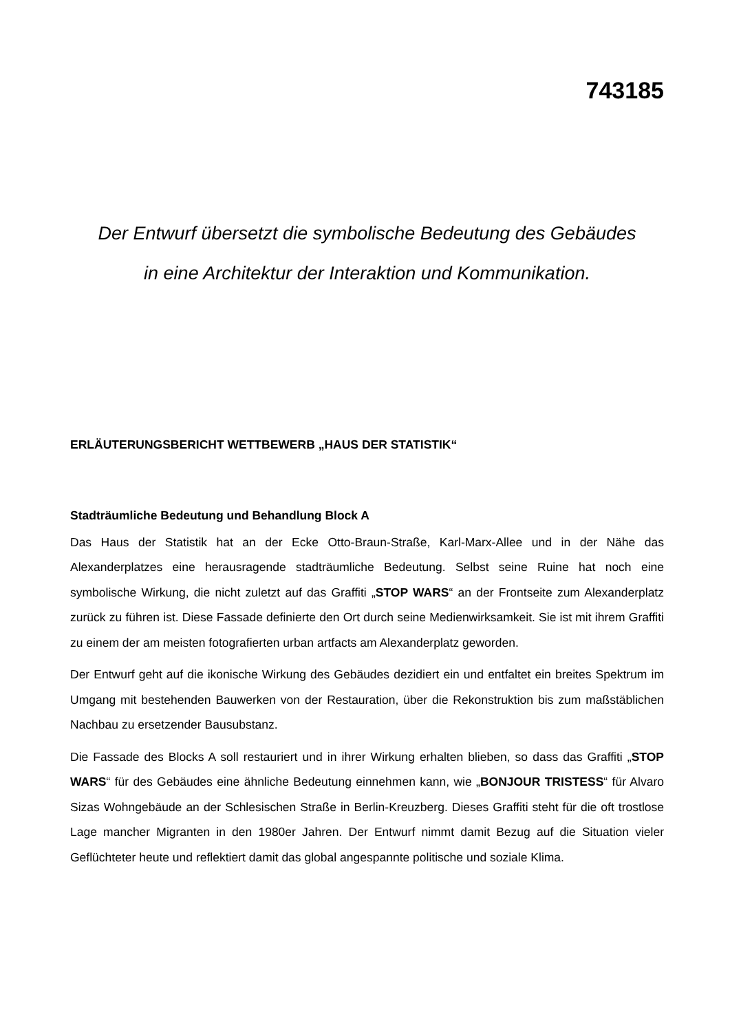743185
Der Entwurf übersetzt die symbolische Bedeutung des Gebäudes
in eine Architektur der Interaktion und Kommunikation.
ERLÄUTERUNGSBERICHT WETTBEWERB „HAUS DER STATISTIK“
Stadträumliche Bedeutung und Behandlung Block A
Das Haus der Statistik hat an der Ecke Otto-Braun-Straße, Karl-Marx-Allee und in der Nähe das Alexanderplatzes eine herausragende stadträumliche Bedeutung. Selbst seine Ruine hat noch eine symbolische Wirkung, die nicht zuletzt auf das Graffiti „STOP WARS“ an der Frontseite zum Alexanderplatz zurück zu führen ist. Diese Fassade definierte den Ort durch seine Medienwirksamkeit. Sie ist mit ihrem Graffiti zu einem der am meisten fotografierten urban artfacts am Alexanderplatz geworden.
Der Entwurf geht auf die ikonische Wirkung des Gebäudes dezidiert ein und entfaltet ein breites Spektrum im Umgang mit bestehenden Bauwerken von der Restauration, über die Rekonstruktion bis zum maßstäblichen Nachbau zu ersetzender Bausubstanz.
Die Fassade des Blocks A soll restauriert und in ihrer Wirkung erhalten blieben, so dass das Graffiti „STOP WARS“ für des Gebäudes eine ähnliche Bedeutung einnehmen kann, wie „BONJOUR TRISTESS“ für Alvaro Sizas Wohngebäude an der Schlesischen Straße in Berlin-Kreuzberg. Dieses Graffiti steht für die oft trostlose Lage mancher Migranten in den 1980er Jahren. Der Entwurf nimmt damit Bezug auf die Situation vieler Geflüchteter heute und reflektiert damit das global angespannte politische und soziale Klima.